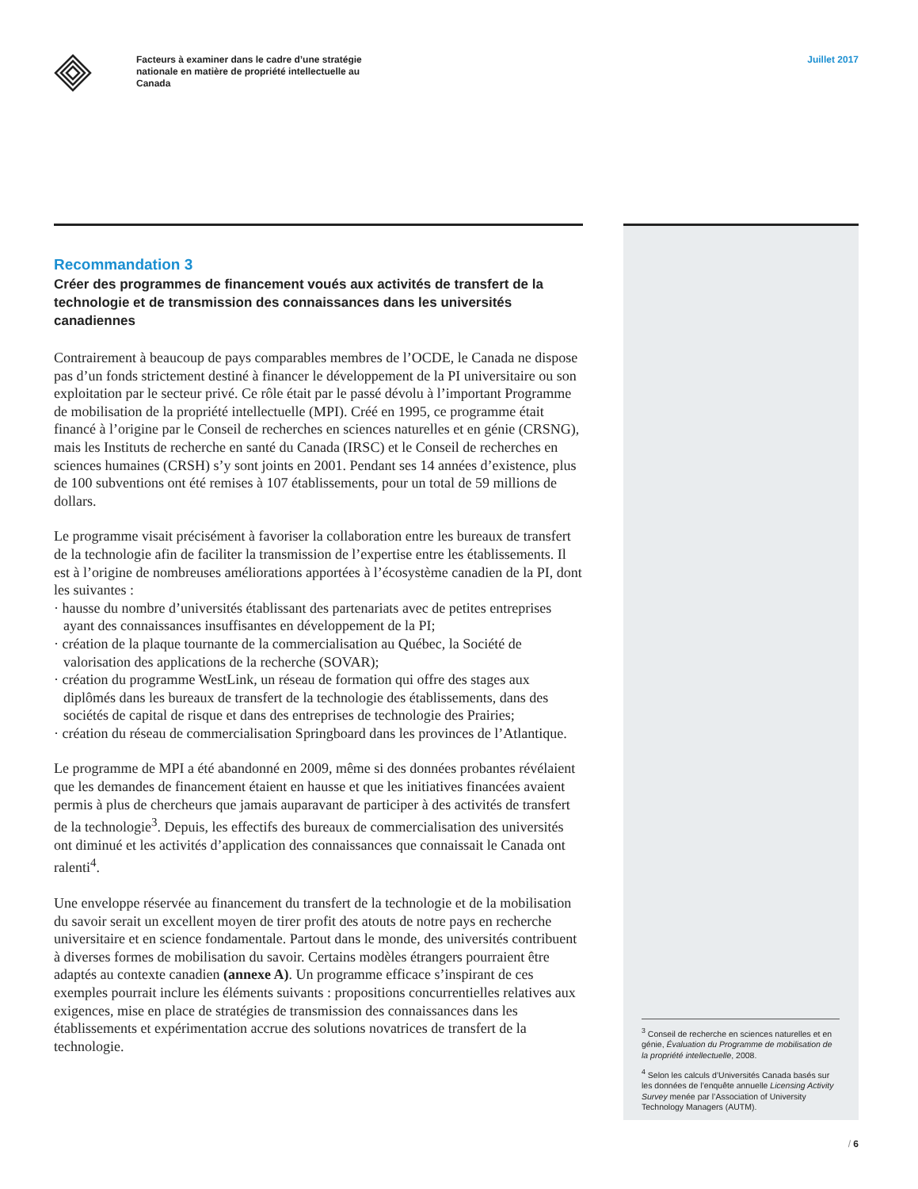Facteurs à examiner dans le cadre d’une stratégie nationale en matière de propriété intellectuelle au Canada
Juillet 2017
Recommandation 3
Créer des programmes de financement voués aux activités de transfert de la technologie et de transmission des connaissances dans les universités canadiennes
Contrairement à beaucoup de pays comparables membres de l’OCDE, le Canada ne dispose pas d’un fonds strictement destiné à financer le développement de la PI universitaire ou son exploitation par le secteur privé. Ce rôle était par le passé dévolu à l’important Programme de mobilisation de la propriété intellectuelle (MPI). Créé en 1995, ce programme était financé à l’origine par le Conseil de recherches en sciences naturelles et en génie (CRSNG), mais les Instituts de recherche en santé du Canada (IRSC) et le Conseil de recherches en sciences humaines (CRSH) s’y sont joints en 2001. Pendant ses 14 années d’existence, plus de 100 subventions ont été remises à 107 établissements, pour un total de 59 millions de dollars.
Le programme visait précisément à favoriser la collaboration entre les bureaux de transfert de la technologie afin de faciliter la transmission de l’expertise entre les établissements. Il est à l’origine de nombreuses améliorations apportées à l’écosystème canadien de la PI, dont les suivantes :
· hausse du nombre d’universités établissant des partenariats avec de petites entreprises ayant des connaissances insuffisantes en développement de la PI;
· création de la plaque tournante de la commercialisation au Québec, la Société de valorisation des applications de la recherche (SOVAR);
· création du programme WestLink, un réseau de formation qui offre des stages aux diplômés dans les bureaux de transfert de la technologie des établissements, dans des sociétés de capital de risque et dans des entreprises de technologie des Prairies;
· création du réseau de commercialisation Springboard dans les provinces de l’Atlantique.
Le programme de MPI a été abandonné en 2009, même si des données probantes révélaient que les demandes de financement étaient en hausse et que les initiatives financées avaient permis à plus de chercheurs que jamais auparavant de participer à des activités de transfert de la technologie<sup>3</sup>. Depuis, les effectifs des bureaux de commercialisation des universités ont diminué et les activités d’application des connaissances que connaissait le Canada ont ralenti<sup>4</sup>.
Une enveloppe réservée au financement du transfert de la technologie et de la mobilisation du savoir serait un excellent moyen de tirer profit des atouts de notre pays en recherche universitaire et en science fondamentale. Partout dans le monde, des universités contribuent à diverses formes de mobilisation du savoir. Certains modèles étrangers pourraient être adaptés au contexte canadien (annexe A). Un programme efficace s’inspirant de ces exemples pourrait inclure les éléments suivants : propositions concurrentielles relatives aux exigences, mise en place de stratégies de transmission des connaissances dans les établissements et expérimentation accrue des solutions novatrices de transfert de la technologie.
<sup>3</sup> Conseil de recherche en sciences naturelles et en génie, Évaluation du Programme de mobilisation de la propriété intellectuelle, 2008.
<sup>4</sup> Selon les calculs d’Universités Canada basés sur les données de l’enquête annuelle Licensing Activity Survey menée par l’Association of University Technology Managers (AUTM).
/ 6